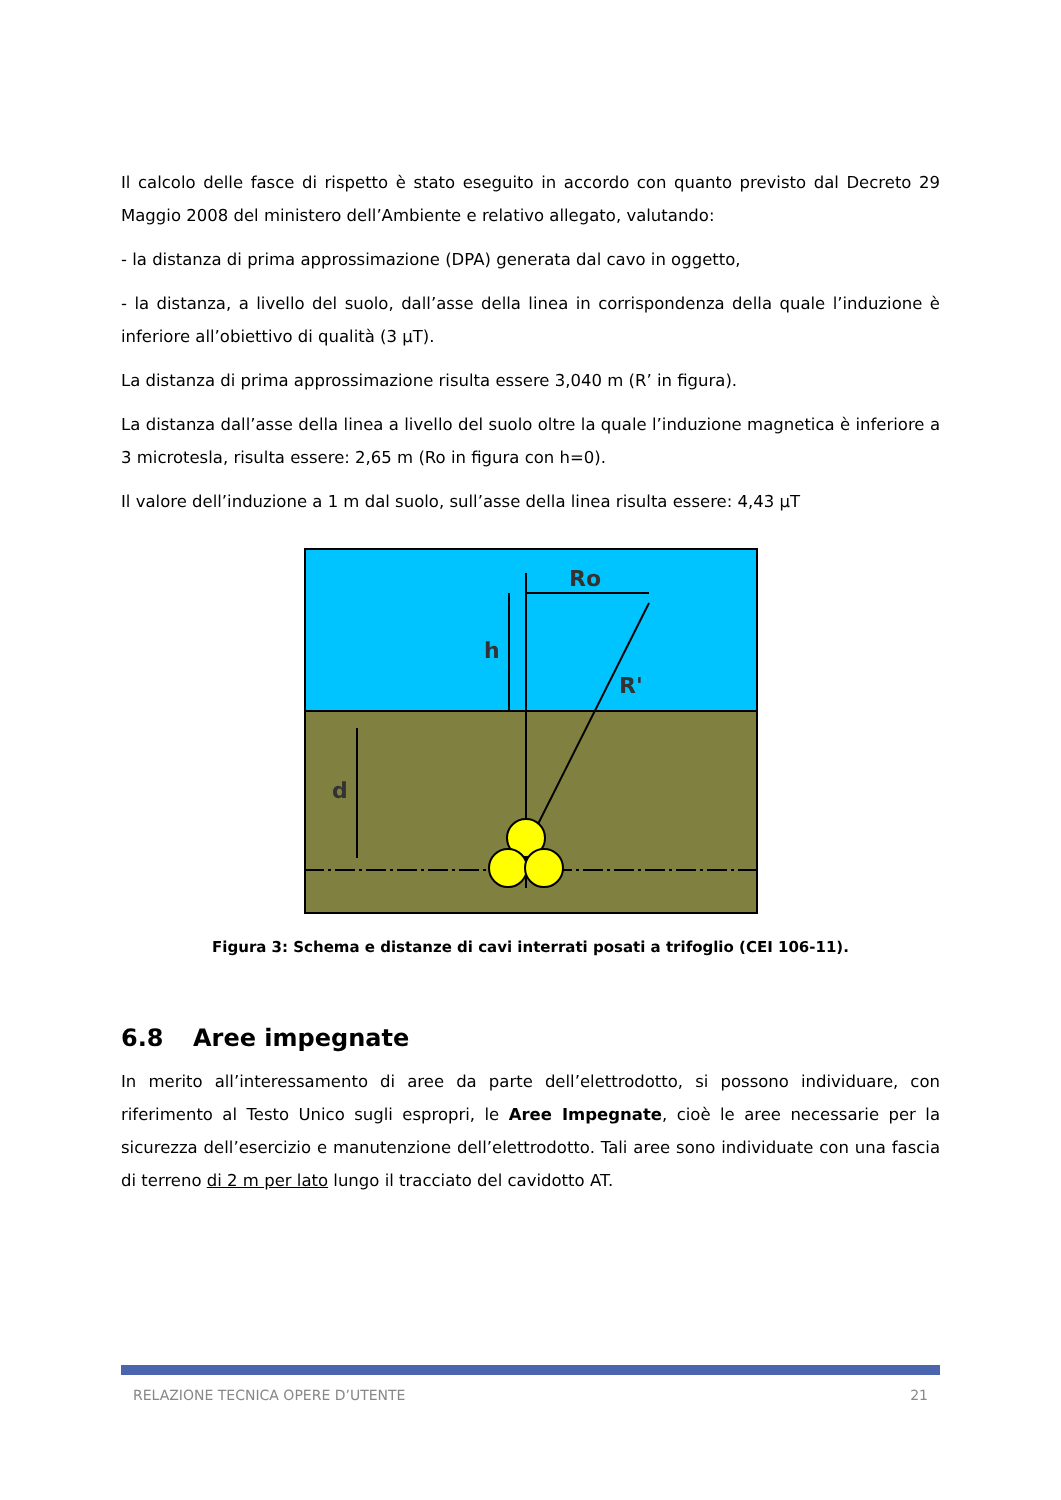Il calcolo delle fasce di rispetto è stato eseguito in accordo con quanto previsto dal Decreto 29 Maggio 2008 del ministero dell’Ambiente e relativo allegato, valutando:
- la distanza di prima approssimazione (DPA) generata dal cavo in oggetto,
- la distanza, a livello del suolo, dall’asse della linea in corrispondenza della quale l’induzione è inferiore all’obiettivo di qualità (3 µT).
La distanza di prima approssimazione risulta essere 3,040 m (R’ in figura).
La distanza dall’asse della linea a livello del suolo oltre la quale l’induzione magnetica è inferiore a 3 microtesla, risulta essere: 2,65 m (Ro in figura con h=0).
Il valore dell’induzione a 1 m dal suolo, sull’asse della linea risulta essere: 4,43 µT
Ro
h
R'
d
Figura 3: Schema e distanze di cavi interrati posati a trifoglio (CEI 106-11).
6.8 Aree impegnate
In merito all’interessamento di aree da parte dell’elettrodotto, si possono individuare, con riferimento al Testo Unico sugli espropri, le Aree Impegnate, cioè le aree necessarie per la sicurezza dell’esercizio e manutenzione dell’elettrodotto. Tali aree sono individuate con una fascia di terreno di 2 m per lato lungo il tracciato del cavidotto AT.
RELAZIONE TECNICA OPERE D’UTENTE 21